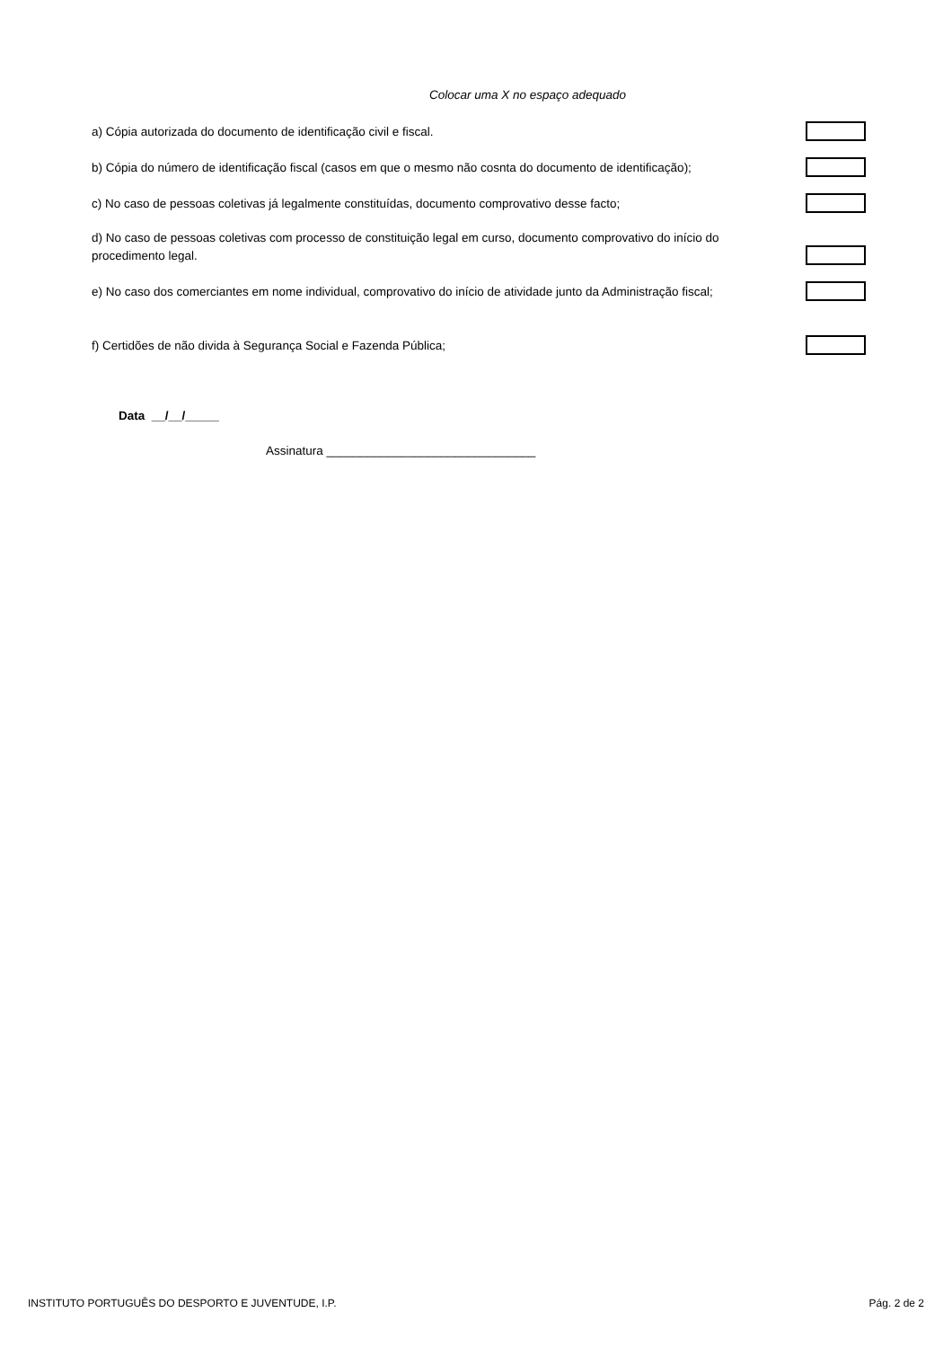Colocar uma X no espaço adequado
a) Cópia autorizada do documento de identificação civil e fiscal.
b) Cópia do número de identificação fiscal (casos em que o mesmo não cosnta do documento de identificação);
c) No caso de pessoas coletivas já legalmente constituídas, documento comprovativo desse facto;
d) No caso de pessoas coletivas com processo de constituição legal em curso, documento comprovativo do início do procedimento legal.
e) No caso dos comerciantes em nome individual, comprovativo do início de atividade junto da Administração fiscal;
f) Certidões de não divida à Segurança Social e Fazenda Pública;
Data __/__/_____
Assinatura _______________________________
INSTITUTO PORTUGUÊS DO DESPORTO E JUVENTUDE, I.P. Pág. 2 de 2